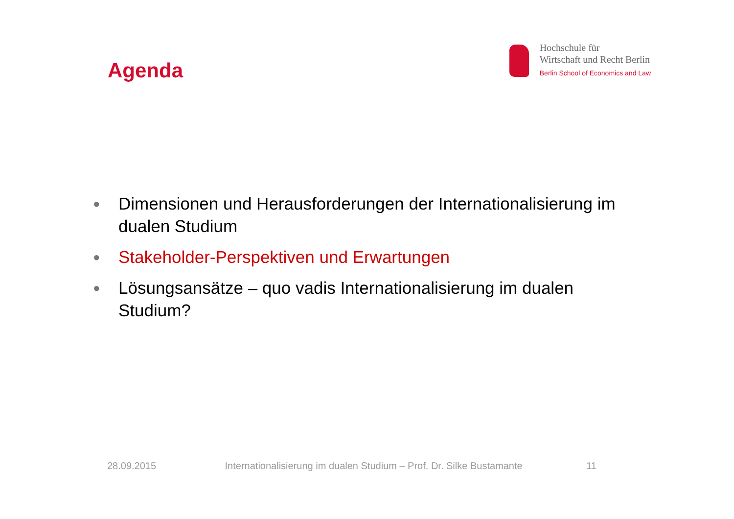Agenda
Hochschule für
Wirtschaft und Recht Berlin
Berlin School of Economics and Law
● Dimensionen und Herausforderungen der Internationalisierung im dualen Studium
● Stakeholder-Perspektiven und Erwartungen
● Lösungsansätze – quo vadis Internationalisierung im dualen Studium?
28.09.2015 Internationalisierung im dualen Studium – Prof. Dr. Silke Bustamante 11